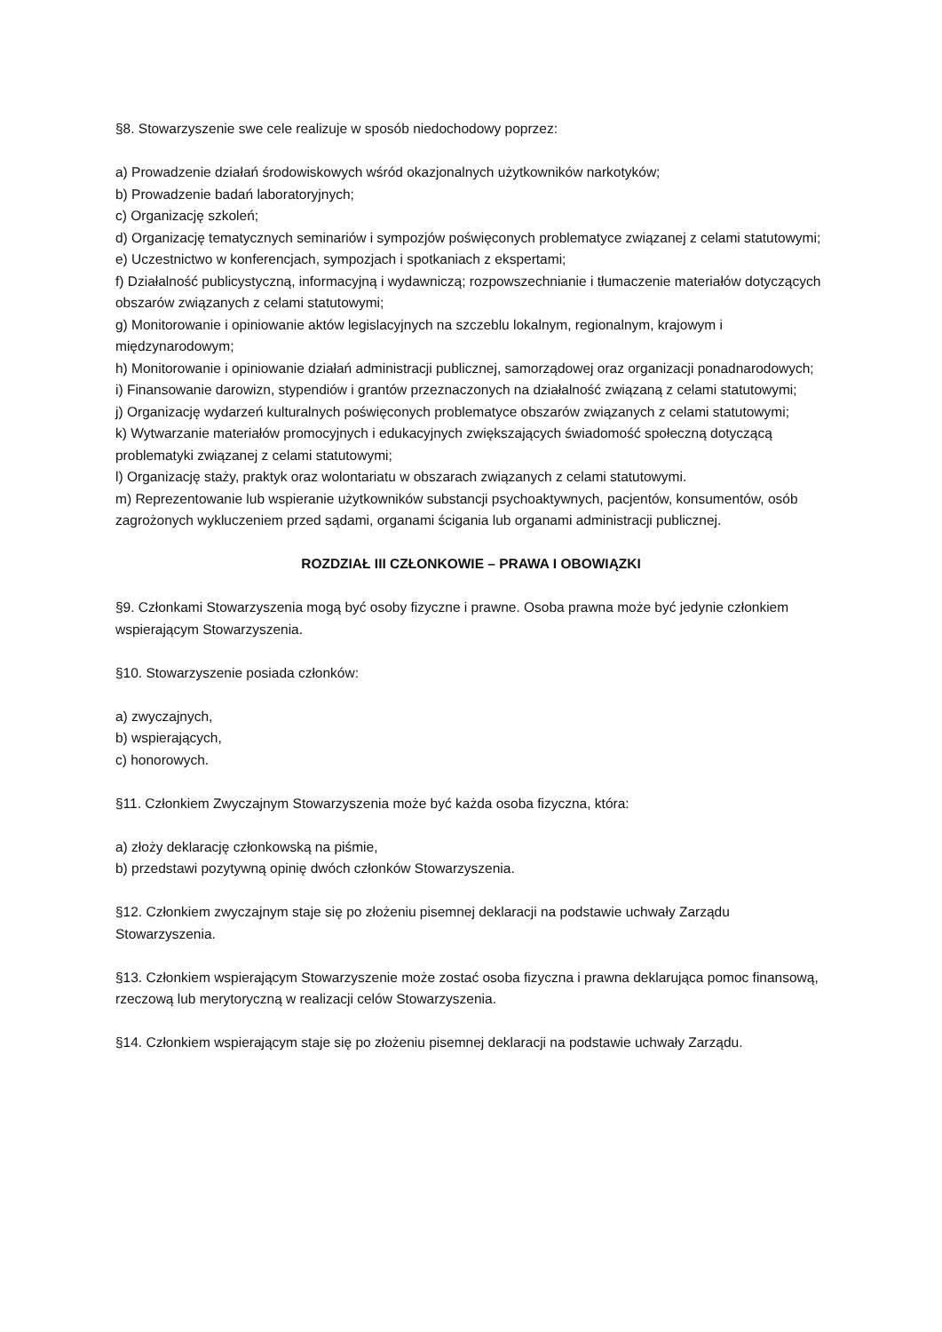§8. Stowarzyszenie swe cele realizuje w sposób niedochodowy poprzez:
a) Prowadzenie działań środowiskowych wśród okazjonalnych użytkowników narkotyków;
b) Prowadzenie badań laboratoryjnych;
c) Organizację szkoleń;
d) Organizację tematycznych seminariów i sympozjów poświęconych problematyce związanej z celami statutowymi;
e) Uczestnictwo w konferencjach, sympozjach i spotkaniach z ekspertami;
f) Działalność publicystyczną, informacyjną i wydawniczą; rozpowszechnianie i tłumaczenie materiałów dotyczących obszarów związanych z celami statutowymi;
g) Monitorowanie i opiniowanie aktów legislacyjnych na szczeblu lokalnym, regionalnym, krajowym i międzynarodowym;
h) Monitorowanie i opiniowanie działań administracji publicznej, samorządowej oraz organizacji ponadnarodowych;
i) Finansowanie darowizn, stypendiów i grantów przeznaczonych na działalność związaną z celami statutowymi;
j) Organizację wydarzeń kulturalnych poświęconych problematyce obszarów związanych z celami statutowymi;
k) Wytwarzanie materiałów promocyjnych i edukacyjnych zwiększających świadomość społeczną dotyczącą problematyki związanej z celami statutowymi;
l) Organizację staży, praktyk oraz wolontariatu w obszarach związanych z celami statutowymi.
m) Reprezentowanie lub wspieranie użytkowników substancji psychoaktywnych, pacjentów, konsumentów, osób zagrożonych wykluczeniem przed sądami, organami ścigania lub organami administracji publicznej.
ROZDZIAŁ III CZŁONKOWIE – PRAWA I OBOWIĄZKI
§9. Członkami Stowarzyszenia mogą być osoby fizyczne i prawne. Osoba prawna może być jedynie członkiem wspierającym Stowarzyszenia.
§10. Stowarzyszenie posiada członków:
a) zwyczajnych,
b) wspierających,
c) honorowych.
§11. Członkiem Zwyczajnym Stowarzyszenia może być każda osoba fizyczna, która:
a) złoży deklarację członkowską na piśmie,
b) przedstawi pozytywną opinię dwóch członków Stowarzyszenia.
§12. Członkiem zwyczajnym staje się po złożeniu pisemnej deklaracji na podstawie uchwały Zarządu Stowarzyszenia.
§13. Członkiem wspierającym Stowarzyszenie może zostać osoba fizyczna i prawna deklarująca pomoc finansową, rzeczową lub merytoryczną w realizacji celów Stowarzyszenia.
§14. Członkiem wspierającym staje się po złożeniu pisemnej deklaracji na podstawie uchwały Zarządu.